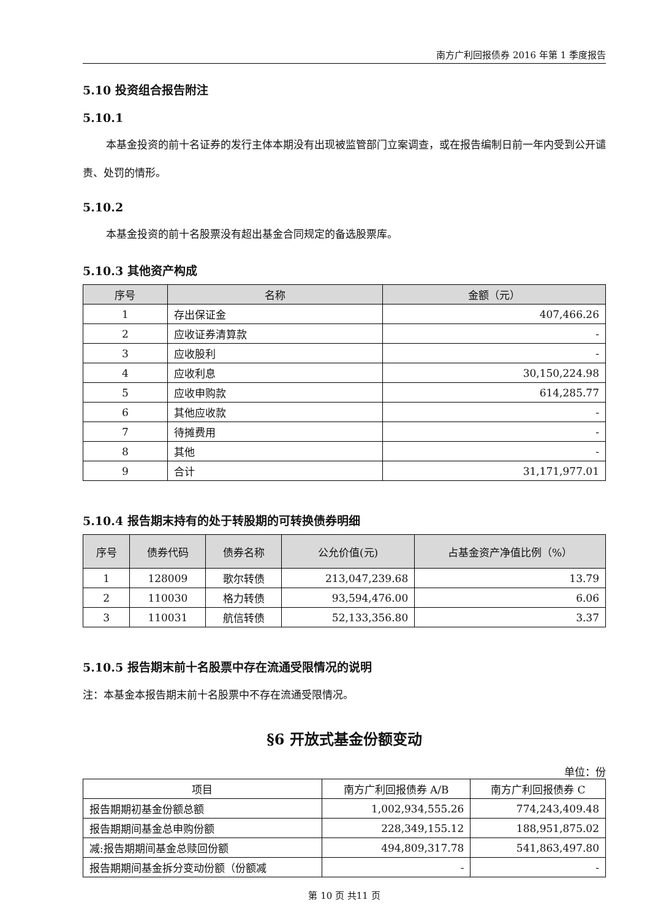南方广利回报债券 2016 年第 1 季度报告
5.10 投资组合报告附注
5.10.1
本基金投资的前十名证券的发行主体本期没有出现被监管部门立案调查，或在报告编制日前一年内受到公开谴责、处罚的情形。
5.10.2
本基金投资的前十名股票没有超出基金合同规定的备选股票库。
5.10.3 其他资产构成
| 序号 | 名称 | 金额（元） |
| --- | --- | --- |
| 1 | 存出保证金 | 407,466.26 |
| 2 | 应收证券清算款 | - |
| 3 | 应收股利 | - |
| 4 | 应收利息 | 30,150,224.98 |
| 5 | 应收申购款 | 614,285.77 |
| 6 | 其他应收款 | - |
| 7 | 待摊费用 | - |
| 8 | 其他 | - |
| 9 | 合计 | 31,171,977.01 |
5.10.4 报告期末持有的处于转股期的可转换债券明细
| 序号 | 债券代码 | 债券名称 | 公允价值(元) | 占基金资产净值比例（%） |
| --- | --- | --- | --- | --- |
| 1 | 128009 | 歌尔转债 | 213,047,239.68 | 13.79 |
| 2 | 110030 | 格力转债 | 93,594,476.00 | 6.06 |
| 3 | 110031 | 航信转债 | 52,133,356.80 | 3.37 |
5.10.5 报告期末前十名股票中存在流通受限情况的说明
注：本基金本报告期末前十名股票中不存在流通受限情况。
§6 开放式基金份额变动
单位：份
| 项目 | 南方广利回报债券 A/B | 南方广利回报债券 C |
| 报告期期初基金份额总额 | 1,002,934,555.26 | 774,243,409.48 |
| 报告期期间基金总申购份额 | 228,349,155.12 | 188,951,875.02 |
| 减:报告期期间基金总赎回份额 | 494,809,317.78 | 541,863,497.80 |
| 报告期期间基金拆分变动份额（份额减 | - | - |
第 10 页 共11 页